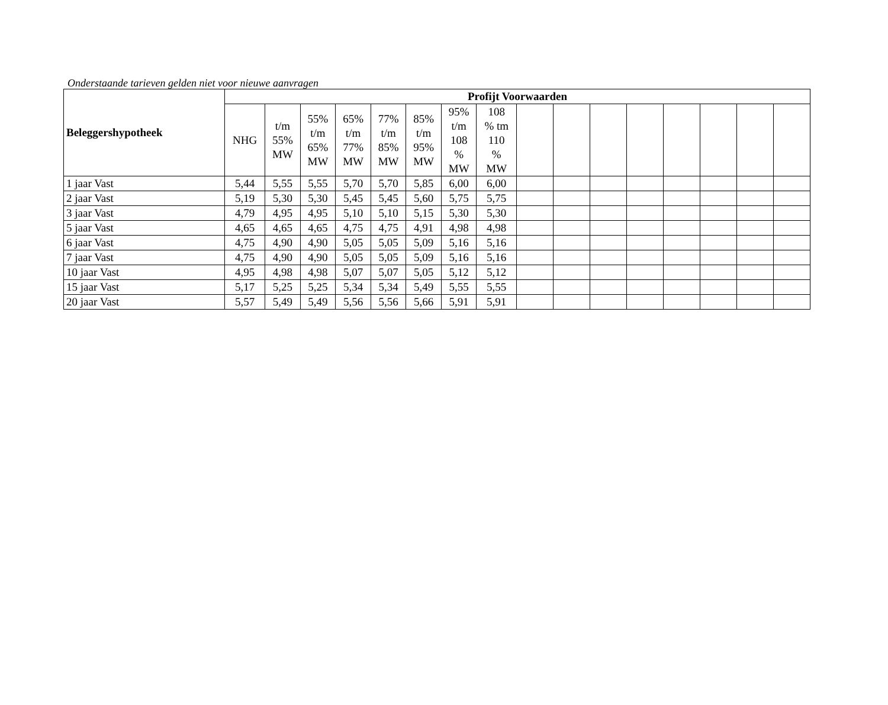Onderstaande tarieven gelden niet voor nieuwe aanvragen
| Beleggershypotheek | Profijt Voorwaarden | | | | | | | | | | | | | | | |
| --- | --- | --- | --- | --- | --- | --- | --- | --- | --- | --- | --- | --- | --- | --- | --- | --- |
| | NHG | t/m 55% MW | 55% t/m 65% MW | 65% t/m 77% MW | 77% t/m 85% MW | 85% t/m 95% MW | 95% t/m 108 % MW | 108 % tm 110 % MW | | | | | | | | |
| 1 jaar Vast | 5,44 | 5,55 | 5,55 | 5,70 | 5,70 | 5,85 | 6,00 | 6,00 | | | | | | | | |
| 2 jaar Vast | 5,19 | 5,30 | 5,30 | 5,45 | 5,45 | 5,60 | 5,75 | 5,75 | | | | | | | | |
| 3 jaar Vast | 4,79 | 4,95 | 4,95 | 5,10 | 5,10 | 5,15 | 5,30 | 5,30 | | | | | | | | |
| 5 jaar Vast | 4,65 | 4,65 | 4,65 | 4,75 | 4,75 | 4,91 | 4,98 | 4,98 | | | | | | | | |
| 6 jaar Vast | 4,75 | 4,90 | 4,90 | 5,05 | 5,05 | 5,09 | 5,16 | 5,16 | | | | | | | | |
| 7 jaar Vast | 4,75 | 4,90 | 4,90 | 5,05 | 5,05 | 5,09 | 5,16 | 5,16 | | | | | | | | |
| 10 jaar Vast | 4,95 | 4,98 | 4,98 | 5,07 | 5,07 | 5,05 | 5,12 | 5,12 | | | | | | | | |
| 15 jaar Vast | 5,17 | 5,25 | 5,25 | 5,34 | 5,34 | 5,49 | 5,55 | 5,55 | | | | | | | | |
| 20 jaar Vast | 5,57 | 5,49 | 5,49 | 5,56 | 5,56 | 5,66 | 5,91 | 5,91 | | | | | | | | |